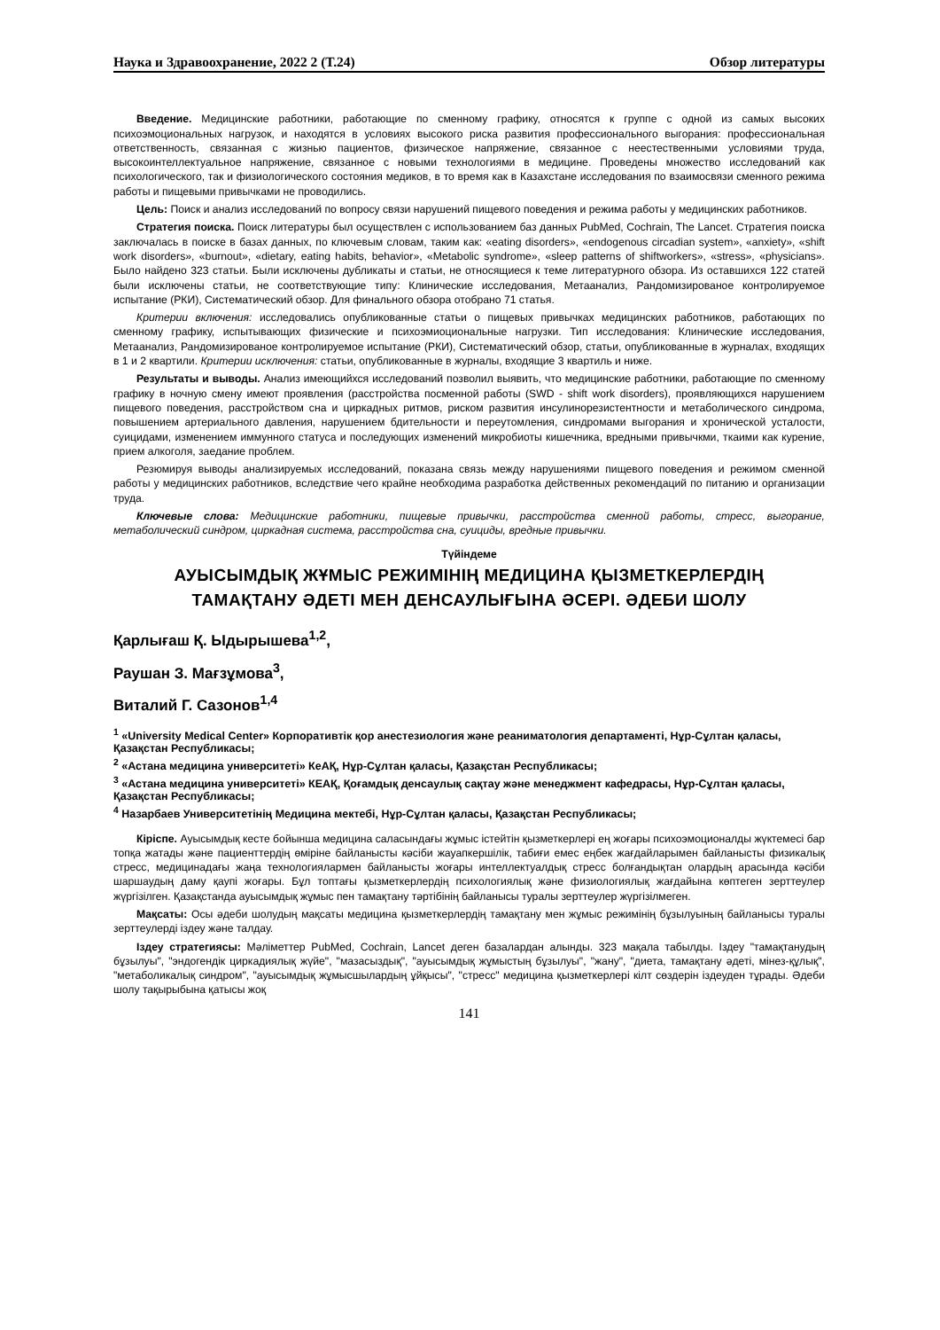Наука и Здравоохранение, 2022 2 (Т.24) Обзор литературы
Введение. Медицинские работники, работающие по сменному графику, относятся к группе с одной из самых высоких психоэмоциональных нагрузок, и находятся в условиях высокого риска развития профессионального выгорания: профессиональная ответственность, связанная с жизнью пациентов, физическое напряжение, связанное с неестественными условиями труда, высокоинтеллектуальное напряжение, связанное с новыми технологиями в медицине. Проведены множество исследований как психологического, так и физиологического состояния медиков, в то время как в Казахстане исследования по взаимосвязи сменного режима работы и пищевыми привычками не проводились.
Цель: Поиск и анализ исследований по вопросу связи нарушений пищевого поведения и режима работы у медицинских работников.
Стратегия поиска. Поиск литературы был осуществлен с использованием баз данных PubMed, Cochrain, The Lancet. Стратегия поиска заключалась в поиске в базах данных, по ключевым словам, таким как: «eating disorders», «endogenous circadian system», «anxiety», «shift work disorders», «burnout», «dietary, eating habits, behavior», «Metabolic syndrome», «sleep patterns of shiftworkers», «stress», «physicians». Было найдено 323 статьи. Были исключены дубликаты и статьи, не относящиеся к теме литературного обзора. Из оставшихся 122 статей были исключены статьи, не соответствующие типу: Клинические исследования, Метаанализ, Рандомизированое контролируемое испытание (РКИ), Систематический обзор. Для финального обзора отобрано 71 статья.
Критерии включения: исследовались опубликованные статьи о пищевых привычках медицинских работников, работающих по сменному графику, испытывающих физические и психоэмиоциональные нагрузки. Тип исследования: Клинические исследования, Метаанализ, Рандомизированое контролируемое испытание (РКИ), Систематический обзор, статьи, опубликованные в журналах, входящих в 1 и 2 квартили. Критерии исключения: статьи, опубликованные в журналы, входящие 3 квартиль и ниже.
Результаты и выводы. Анализ имеющийхся исследований позволил выявить, что медицинские работники, работающие по сменному графику в ночную смену имеют проявления (расстройства посменной работы (SWD - shift work disorders), проявляющихся нарушением пищевого поведения, расстройством сна и циркадных ритмов, риском развития инсулинорезистентности и метаболического синдрома, повышением артериального давления, нарушением бдительности и переутомления, синдромами выгорания и хронической усталости, суицидами, изменением иммунного статуса и последующих изменений микробиоты кишечника, вредными привычкми, ткаими как курение, прием алкоголя, заедание проблем.
Резюмируя выводы анализируемых исследований, показана связь между нарушениями пищевого поведения и режимом сменной работы у медицинских работников, вследствие чего крайне необходима разработка действенных рекомендаций по питанию и организации труда.
Ключевые слова: Медицинские работники, пищевые привычки, расстройства сменной работы, стресс, выгорание, метаболический синдром, циркадная система, расстройства сна, суициды, вредные привычки.
Түйіндеме
АУЫСЫМДЫҚ ЖҰМЫС РЕЖИМІНІҢ МЕДИЦИНА ҚЫЗМЕТКЕРЛЕРДІҢ ТАМАҚТАНУ ӘДЕТІ МЕН ДЕНСАУЛЫҒЫНА ӘСЕРІ. ӘДЕБИ ШОЛУ
Қарлығаш Қ. Ыдырышева<sup>1,2</sup>,
Раушан З. Мағзұмова<sup>3</sup>,
Виталий Г. Сазонов<sup>1,4</sup>
<sup>1</sup> «University Medical Center» Корпоративтік қор анестезиология және реаниматология департаменті, Нұр-Сұлтан қаласы, Қазақстан Республикасы;
<sup>2</sup> «Астана медицина университеті» КеАҚ, Нұр-Сұлтан қаласы, Қазақстан Республикасы;
<sup>3</sup> «Астана медицина университеті» КЕАҚ, Қоғамдық денсаулық сақтау және менеджмент кафедрасы, Нұр-Сұлтан қаласы, Қазақстан Республикасы;
<sup>4</sup> Назарбаев Университетінің Медицина мектебі, Нұр-Сұлтан қаласы, Қазақстан Республикасы;
Кіріспе. Ауысымдық кесте бойынша медицина саласындағы жұмыс істейтін қызметкерлері ең жоғары психоэмоционалды жүктемесі бар топқа жатады және пациенттердің өміріне байланысты кәсіби жауапкершілік, табиғи емес еңбек жағдайларымен байланысты физикалық стресс, медицинадағы жаңа технологиялармен байланысты жоғары интеллектуалдық стресс болғандықтан олардың арасында кәсіби шаршаудың даму қаупі жоғары. Бұл топтағы қызметкерлердің психологиялық және физиологиялық жағдайына көптеген зерттеулер жүргізілген. Қазақстанда ауысымдық жұмыс пен тамақтану тәртібінің байланысы туралы зерттеулер жүргізілмеген.
Мақсаты: Осы әдеби шолудың мақсаты медицина қызметкерлердің тамақтану мен жұмыс режимінің бұзылуының байланысы туралы зерттеулерді іздеу және талдау.
Іздеу стратегиясы: Мәліметтер PubMed, Cochrain, Lancet деген базалардан алынды. 323 мақала табылды. Іздеу "тамақтанудың бұзылуы", "эндогендік циркадиялық жүйе", "мазасыздық", "ауысымдық жұмыстың бұзылуы", "жану", "диета, тамақтану әдеті, мінез-құлық", "метаболикалық синдром", "ауысымдық жұмысшылардың ұйқысы", "стресс" медицина қызметкерлері кілт сөздерін іздеуден тұрады. Әдеби шолу тақырыбына қатысы жоқ
141